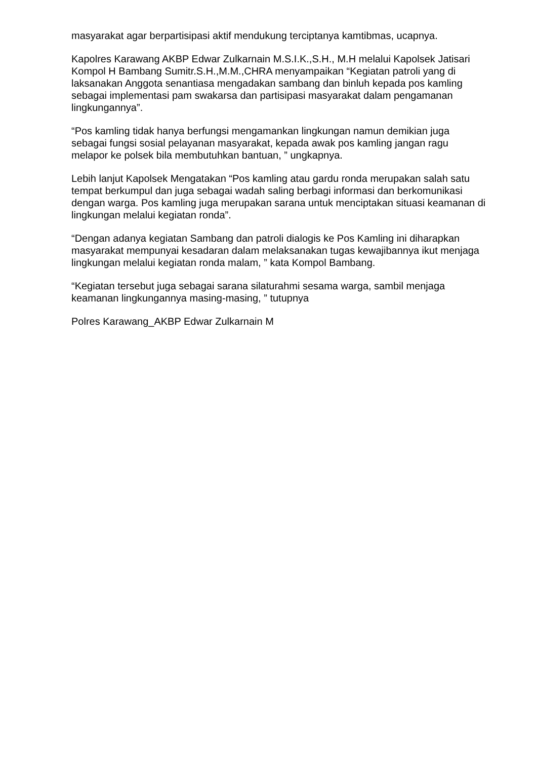masyarakat agar berpartisipasi aktif mendukung terciptanya kamtibmas, ucapnya.
Kapolres Karawang AKBP Edwar Zulkarnain M.S.I.K.,S.H., M.H melalui Kapolsek Jatisari Kompol H Bambang Sumitr.S.H.,M.M.,CHRA menyampaikan “Kegiatan patroli yang di laksanakan Anggota senantiasa mengadakan sambang dan binluh kepada pos kamling sebagai implementasi pam swakarsa dan partisipasi masyarakat dalam pengamanan lingkungannya”.
“Pos kamling tidak hanya berfungsi mengamankan lingkungan namun demikian juga sebagai fungsi sosial pelayanan masyarakat, kepada awak pos kamling jangan ragu melapor ke polsek bila membutuhkan bantuan, ” ungkapnya.
Lebih lanjut Kapolsek Mengatakan “Pos kamling atau gardu ronda merupakan salah satu tempat berkumpul dan juga sebagai wadah saling berbagi informasi dan berkomunikasi dengan warga. Pos kamling juga merupakan sarana untuk menciptakan situasi keamanan di lingkungan melalui kegiatan ronda”.
“Dengan adanya kegiatan Sambang dan patroli dialogis ke Pos Kamling ini diharapkan masyarakat mempunyai kesadaran dalam melaksanakan tugas kewajibannya ikut menjaga lingkungan melalui kegiatan ronda malam, ” kata Kompol Bambang.
“Kegiatan tersebut juga sebagai sarana silaturahmi sesama warga, sambil menjaga keamanan lingkungannya masing-masing, ” tutupnya
Polres Karawang_AKBP Edwar Zulkarnain M